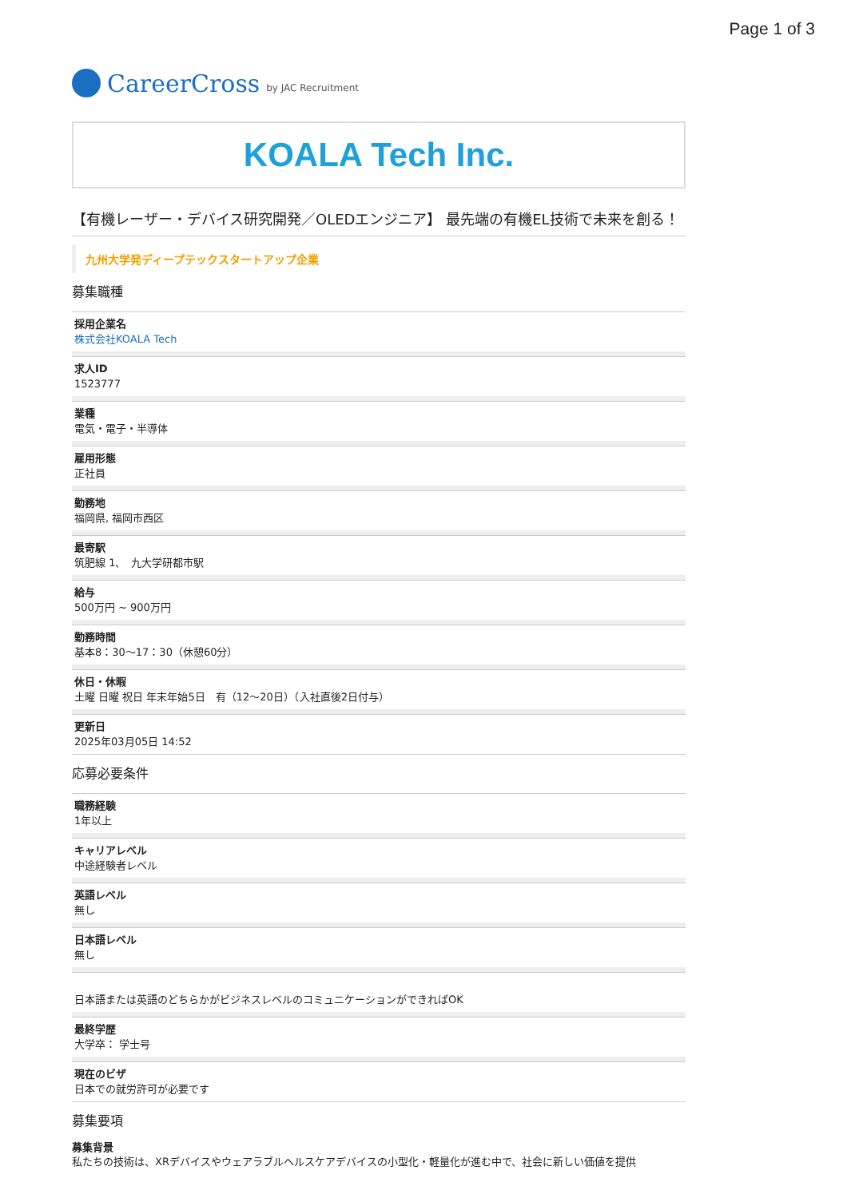Page 1 of 3
CareerCross by JAC Recruitment
KOALA Tech Inc.
【有機レーザー・デバイス研究開発／OLEDエンジニア】 最先端の有機EL技術で未来を創る！
九州大学発ディープテックスタートアップ企業
募集職種
採用企業名
株式会社KOALA Tech
求人ID
1523777
業種
電気・電子・半導体
雇用形態
正社員
勤務地
福岡県, 福岡市西区
最寄駅
筑肥線 1、　九大学研都市駅
給与
500万円 ~ 900万円
勤務時間
基本8：30〜17：30（休憩60分）
休日・休暇
土曜 日曜 祝日 年末年始5日　有（12〜20日）（入社直後2日付与）
更新日
2025年03月05日 14:52
応募必要条件
職務経験
1年以上
キャリアレベル
中途経験者レベル
英語レベル
無し
日本語レベル
無し
日本語または英語のどちらかがビジネスレベルのコミュニケーションができればOK
最終学歴
大学卒： 学士号
現在のビザ
日本での就労許可が必要です
募集要項
募集背景
私たちの技術は、XRデバイスやウェアラブルヘルスケアデバイスの小型化・軽量化が進む中で、社会に新しい価値を提供